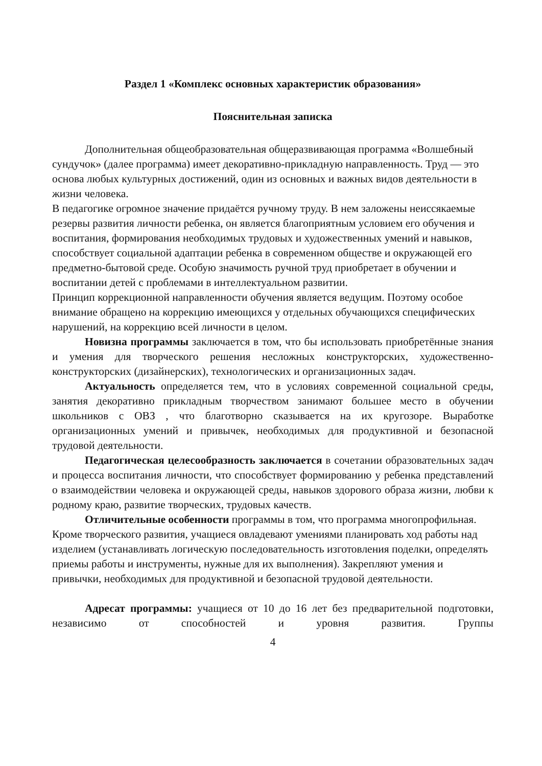Раздел 1 «Комплекс основных характеристик образования»
Пояснительная записка
Дополнительная общеобразовательная общеразвивающая программа «Волшебный сундучок» (далее программа) имеет декоративно-прикладную направленность. Труд — это основа любых культурных достижений, один из основных и важных видов деятельности в жизни человека.
В педагогике огромное значение придаётся ручному труду. В нем заложены неиссякаемые резервы развития личности ребенка, он является благоприятным условием его обучения и воспитания, формирования необходимых трудовых и художественных умений и навыков, способствует социальной адаптации ребенка в современном обществе и окружающей его предметно-бытовой среде. Особую значимость ручной труд приобретает в обучении и воспитании детей с проблемами в интеллектуальном развитии.
Принцип коррекционной направленности обучения является ведущим. Поэтому особое внимание обращено на коррекцию имеющихся у отдельных обучающихся специфических нарушений, на коррекцию всей личности в целом.
Новизна программы заключается в том, что бы использовать приобретённые знания и умения для творческого решения несложных конструкторских, художественно-конструкторских (дизайнерских), технологических и организационных задач.
Актуальность определяется тем, что в условиях современной социальной среды, занятия декоративно прикладным творчеством занимают большее место в обучении школьников с ОВЗ , что благотворно сказывается на их кругозоре. Выработке организационных умений и привычек, необходимых для продуктивной и безопасной трудовой деятельности.
Педагогическая целесообразность заключается в сочетании образовательных задач и процесса воспитания личности, что способствует формированию у ребенка представлений о взаимодействии человека и окружающей среды, навыков здорового образа жизни, любви к родному краю, развитие творческих, трудовых качеств.
Отличительные особенности программы в том, что программа многопрофильная. Кроме творческого развития, учащиеся овладевают умениями планировать ход работы над изделием (устанавливать логическую последовательность изготовления поделки, определять приемы работы и инструменты, нужные для их выполнения). Закрепляют умения и привычки, необходимых для продуктивной и безопасной трудовой деятельности.
Адресат программы: учащиеся от 10 до 16 лет без предварительной подготовки, независимо от способностей и уровня развития. Группы
4